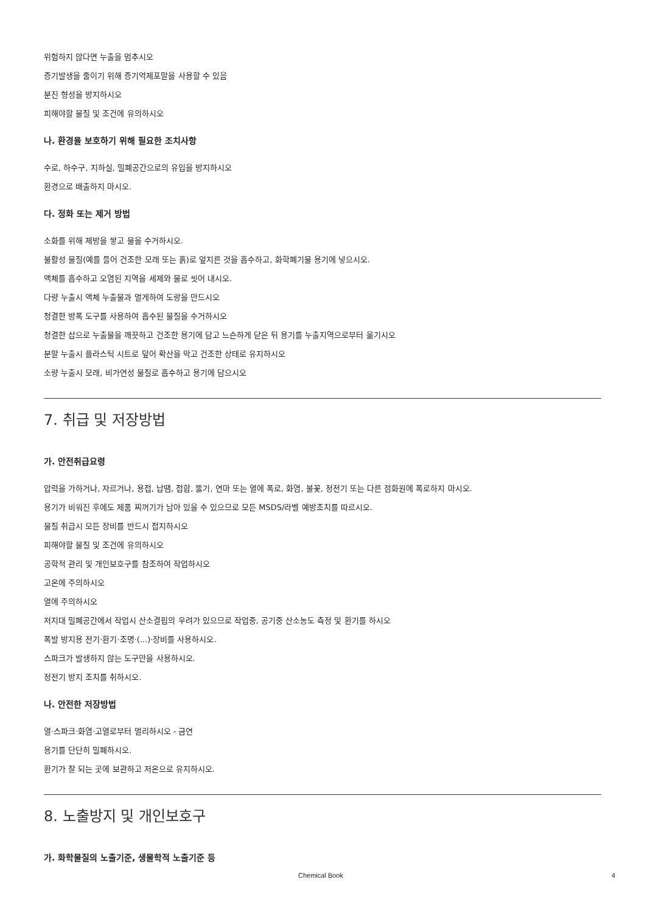위험하지 않다면 누출을 멈추시오
증기발생을 줄이기 위해 증기억제포말을 사용할 수 있음
분진 형성을 방지하시오
피해야할 물질 및 조건에 유의하시오
나. 환경을 보호하기 위해 필요한 조치사항
수로, 하수구, 지하실, 밀폐공간으로의 유입을 방지하시오
환경으로 배출하지 마시오.
다. 정화 또는 제거 방법
소화를 위해 제방을 쌓고 물을 수거하시오.
불활성 물질(예를 들어 건조한 모래 또는 흙)로 엎지른 것을 흡수하고, 화학폐기물 용기에 넣으시오.
액체를 흡수하고 오염된 지역을 세제와 물로 씻어 내시오.
다량 누출시 액체 누출물과 멀게하여 도랑을 만드시오
청결한 방폭 도구를 사용하여 흡수된 물질을 수거하시오
청결한 삽으로 누출물을 깨끗하고 건조한 용기에 담고 느슨하게 닫은 뒤 용기를 누출지역으로부터 옮기시오
분말 누출시 플라스틱 시트로 덮어 확산을 막고 건조한 상태로 유지하시오
소량 누출시 모래, 비가연성 물질로 흡수하고 용기에 담으시오
7. 취급 및 저장방법
가. 안전취급요령
압력을 가하거나, 자르거나, 용접, 납땜, 접합, 뚫기, 연마 또는 열에 폭로, 화염, 불꽃, 정전기 또는 다른 점화원에 폭로하지 마시오.
용기가 비워진 후에도 제품 찌꺼기가 남아 있을 수 있으므로 모든 MSDS/라벨 예방조치를 따르시오.
물질 취급시 모든 장비를 반드시 접지하시오
피해야할 물질 및 조건에 유의하시오
공학적 관리 및 개인보호구를 참조하여 작업하시오
고온에 주의하시오
열에 주의하시오
저지대 밀폐공간에서 작업시 산소결핍의 우려가 있으므로 작업중, 공기중 산소농도 측정 및 환기를 하시오
폭발 방지용 전기·환기·조명·(...)·장비를 사용하시오.
스파크가 발생하지 않는 도구만을 사용하시오.
정전기 방지 조치를 취하시오.
나. 안전한 저장방법
열·스파크·화염·고열로부터 멀리하시오 - 금연
용기를 단단히 밀폐하시오.
환기가 잘 되는 곳에 보관하고 저온으로 유지하시오.
8. 노출방지 및 개인보호구
가. 화학물질의 노출기준, 생물학적 노출기준 등
Chemical Book 4